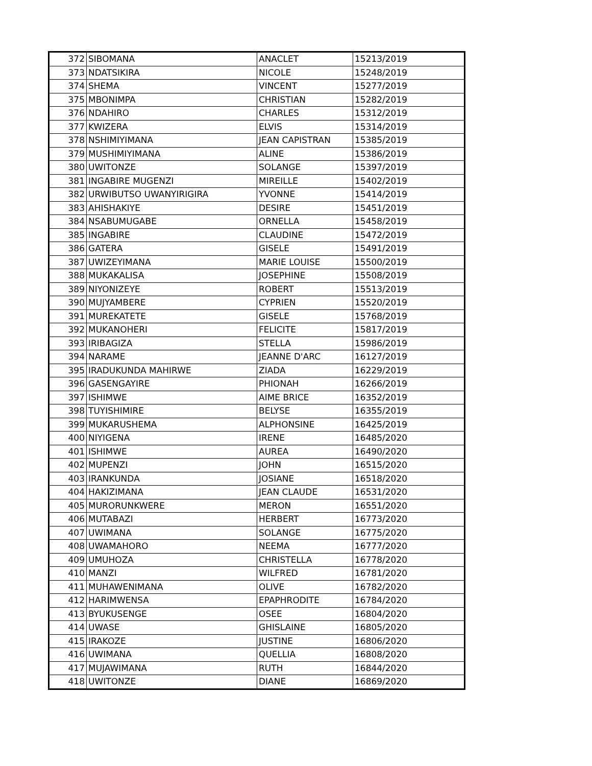| 372 | SIBOMANA | ANACLET | 15213/2019 |
| 373 | NDATSIKIRA | NICOLE | 15248/2019 |
| 374 | SHEMA | VINCENT | 15277/2019 |
| 375 | MBONIMPA | CHRISTIAN | 15282/2019 |
| 376 | NDAHIRO | CHARLES | 15312/2019 |
| 377 | KWIZERA | ELVIS | 15314/2019 |
| 378 | NSHIMIYIMANA | JEAN CAPISTRAN | 15385/2019 |
| 379 | MUSHIMIYIMANA | ALINE | 15386/2019 |
| 380 | UWITONZE | SOLANGE | 15397/2019 |
| 381 | INGABIRE MUGENZI | MIREILLE | 15402/2019 |
| 382 | URWIBUTSO UWANYIRIGIRA | YVONNE | 15414/2019 |
| 383 | AHISHAKIYE | DESIRE | 15451/2019 |
| 384 | NSABUMUGABE | ORNELLA | 15458/2019 |
| 385 | INGABIRE | CLAUDINE | 15472/2019 |
| 386 | GATERA | GISELE | 15491/2019 |
| 387 | UWIZEYIMANA | MARIE LOUISE | 15500/2019 |
| 388 | MUKAKALISA | JOSEPHINE | 15508/2019 |
| 389 | NIYONIZEYE | ROBERT | 15513/2019 |
| 390 | MUJYAMBERE | CYPRIEN | 15520/2019 |
| 391 | MUREKATETE | GISELE | 15768/2019 |
| 392 | MUKANOHERI | FELICITE | 15817/2019 |
| 393 | IRIBAGIZA | STELLA | 15986/2019 |
| 394 | NARAME | JEANNE D'ARC | 16127/2019 |
| 395 | IRADUKUNDA MAHIRWE | ZIADA | 16229/2019 |
| 396 | GASENGAYIRE | PHIONAH | 16266/2019 |
| 397 | ISHIMWE | AIME BRICE | 16352/2019 |
| 398 | TUYISHIMIRE | BELYSE | 16355/2019 |
| 399 | MUKARUSHEMA | ALPHONSINE | 16425/2019 |
| 400 | NIYIGENA | IRENE | 16485/2020 |
| 401 | ISHIMWE | AUREA | 16490/2020 |
| 402 | MUPENZI | JOHN | 16515/2020 |
| 403 | IRANKUNDA | JOSIANE | 16518/2020 |
| 404 | HAKIZIMANA | JEAN CLAUDE | 16531/2020 |
| 405 | MURORUNKWERE | MERON | 16551/2020 |
| 406 | MUTABAZI | HERBERT | 16773/2020 |
| 407 | UWIMANA | SOLANGE | 16775/2020 |
| 408 | UWAMAHORO | NEEMA | 16777/2020 |
| 409 | UMUHOZA | CHRISTELLA | 16778/2020 |
| 410 | MANZI | WILFRED | 16781/2020 |
| 411 | MUHAWENIMANA | OLIVE | 16782/2020 |
| 412 | HARIMWENSA | EPAPHRODITE | 16784/2020 |
| 413 | BYUKUSENGE | OSEE | 16804/2020 |
| 414 | UWASE | GHISLAINE | 16805/2020 |
| 415 | IRAKOZE | JUSTINE | 16806/2020 |
| 416 | UWIMANA | QUELLIA | 16808/2020 |
| 417 | MUJAWIMANA | RUTH | 16844/2020 |
| 418 | UWITONZE | DIANE | 16869/2020 |